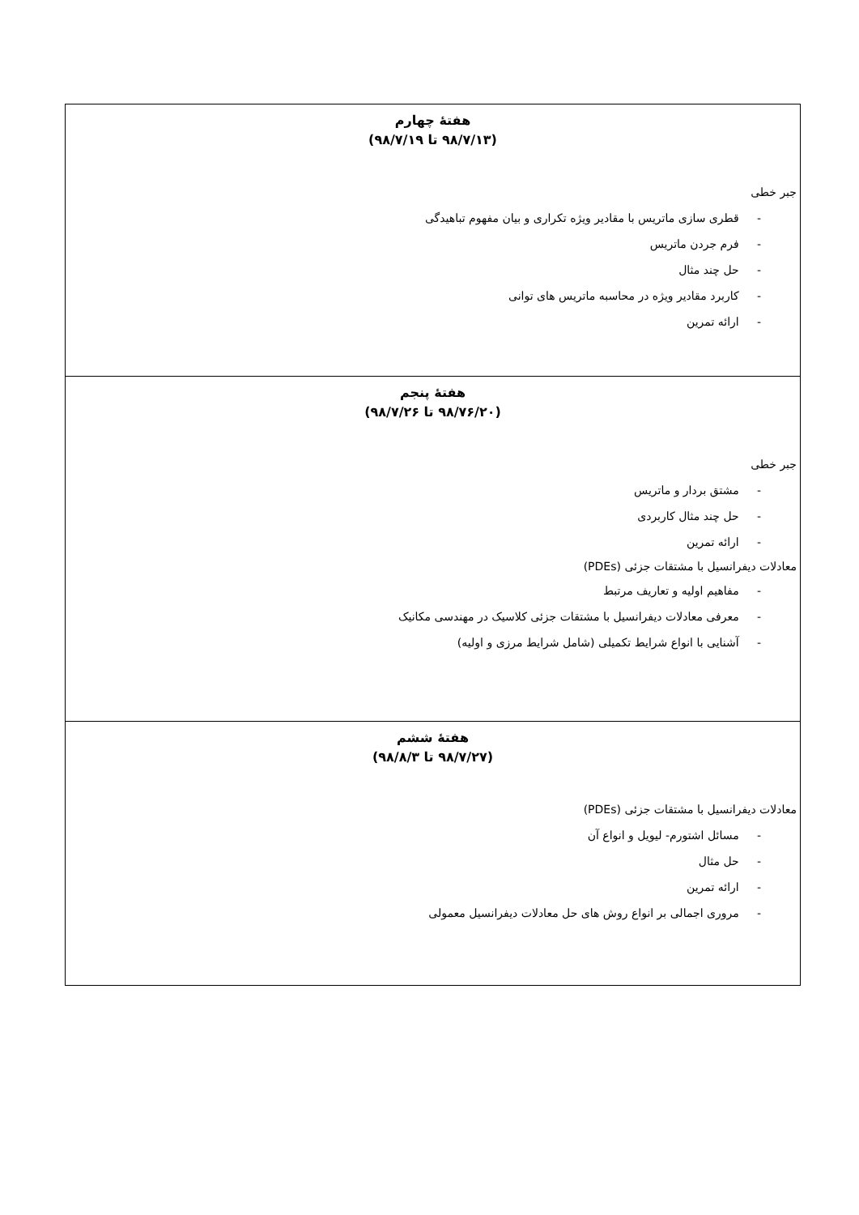| هفتهٔ چهارم (۹۸/۷/۱۳ تا ۹۸/۷/۱۹) جبر خطی - قطری سازی ماتریس با مقادیر ویژه تکراری و بیان مفهوم تباهیدگی - فرم جردن ماتریس - حل چند مثال - کاربرد مقادیر ویژه در محاسبه ماتریس های توانی - ارائه تمرین |
| هفتهٔ پنجم (۹۸/۷۶/۲۰ تا ۹۸/۷/۲۶) جبر خطی - مشتق بردار و ماتریس - حل چند مثال کاربردی - ارائه تمرین معادلات دیفرانسیل با مشتقات جزئی (PDEs) - مفاهیم اولیه و تعاریف مرتبط - معرفی معادلات دیفرانسیل با مشتقات جزئی کلاسیک در مهندسی مکانیک - آشنایی با انواع شرایط تکمیلی (شامل شرایط مرزی و اولیه) |
| هفتهٔ ششم (۹۸/۷/۲۷ تا ۹۸/۸/۳) معادلات دیفرانسیل با مشتقات جزئی (PDEs) - مسائل اشتورم- لیویل و انواع آن - حل مثال - ارائه تمرین - مروری اجمالی بر انواع روش های حل معادلات دیفرانسیل معمولی |